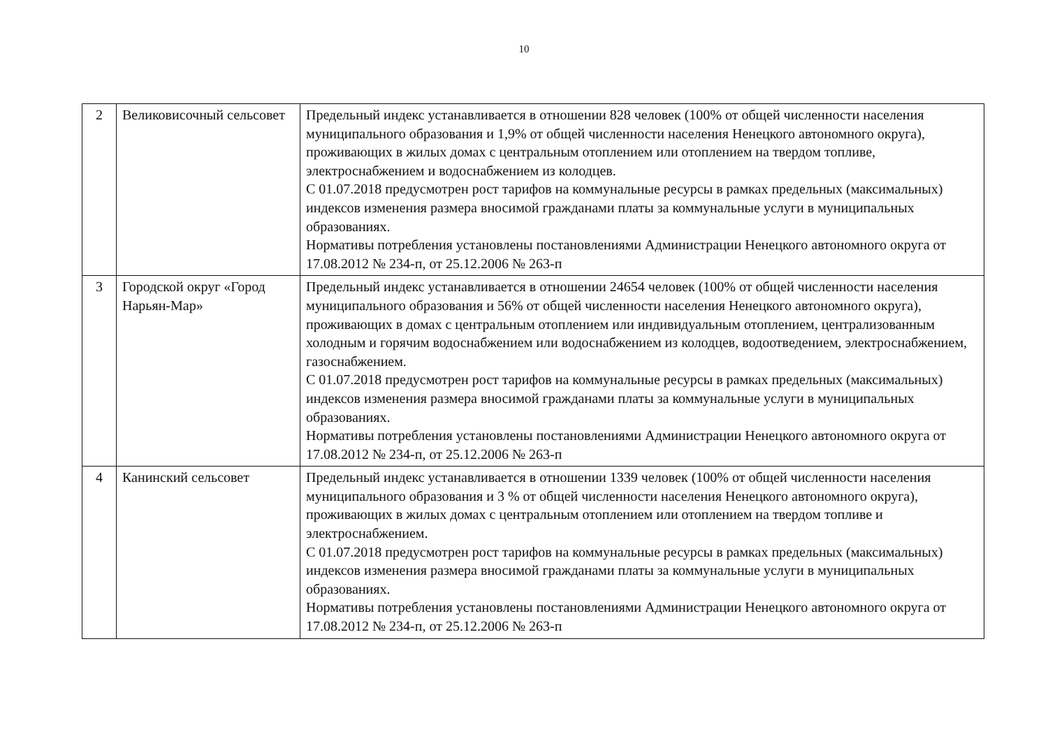10
| 2 | Великовисочный сельсовет | Предельный индекс устанавливается в отношении 828 человек (100% от общей численности населения муниципального образования и 1,9% от общей численности населения Ненецкого автономного округа), проживающих в жилых домах с центральным отоплением или отоплением на твердом топливе, электроснабжением и водоснабжением из колодцев. С 01.07.2018 предусмотрен рост тарифов на коммунальные ресурсы в рамках предельных (максимальных) индексов изменения размера вносимой гражданами платы за коммунальные услуги в муниципальных образованиях. Нормативы потребления установлены постановлениями Администрации Ненецкого автономного округа от 17.08.2012 № 234-п, от 25.12.2006 № 263-п |
| 3 | Городской округ «Город Нарьян-Мар» | Предельный индекс устанавливается в отношении 24654 человек (100% от общей численности населения муниципального образования и 56% от общей численности населения Ненецкого автономного округа), проживающих в домах с центральным отоплением или индивидуальным отоплением, централизованным холодным и горячим водоснабжением или водоснабжением из колодцев, водоотведением, электроснабжением, газоснабжением. С 01.07.2018 предусмотрен рост тарифов на коммунальные ресурсы в рамках предельных (максимальных) индексов изменения размера вносимой гражданами платы за коммунальные услуги в муниципальных образованиях. Нормативы потребления установлены постановлениями Администрации Ненецкого автономного округа от 17.08.2012 № 234-п, от 25.12.2006 № 263-п |
| 4 | Канинский сельсовет | Предельный индекс устанавливается в отношении 1339 человек (100% от общей численности населения муниципального образования и 3 % от общей численности населения Ненецкого автономного округа), проживающих в жилых домах с центральным отоплением или отоплением на твердом топливе и электроснабжением. С 01.07.2018 предусмотрен рост тарифов на коммунальные ресурсы в рамках предельных (максимальных) индексов изменения размера вносимой гражданами платы за коммунальные услуги в муниципальных образованиях. Нормативы потребления установлены постановлениями Администрации Ненецкого автономного округа от 17.08.2012 № 234-п, от 25.12.2006 № 263-п |